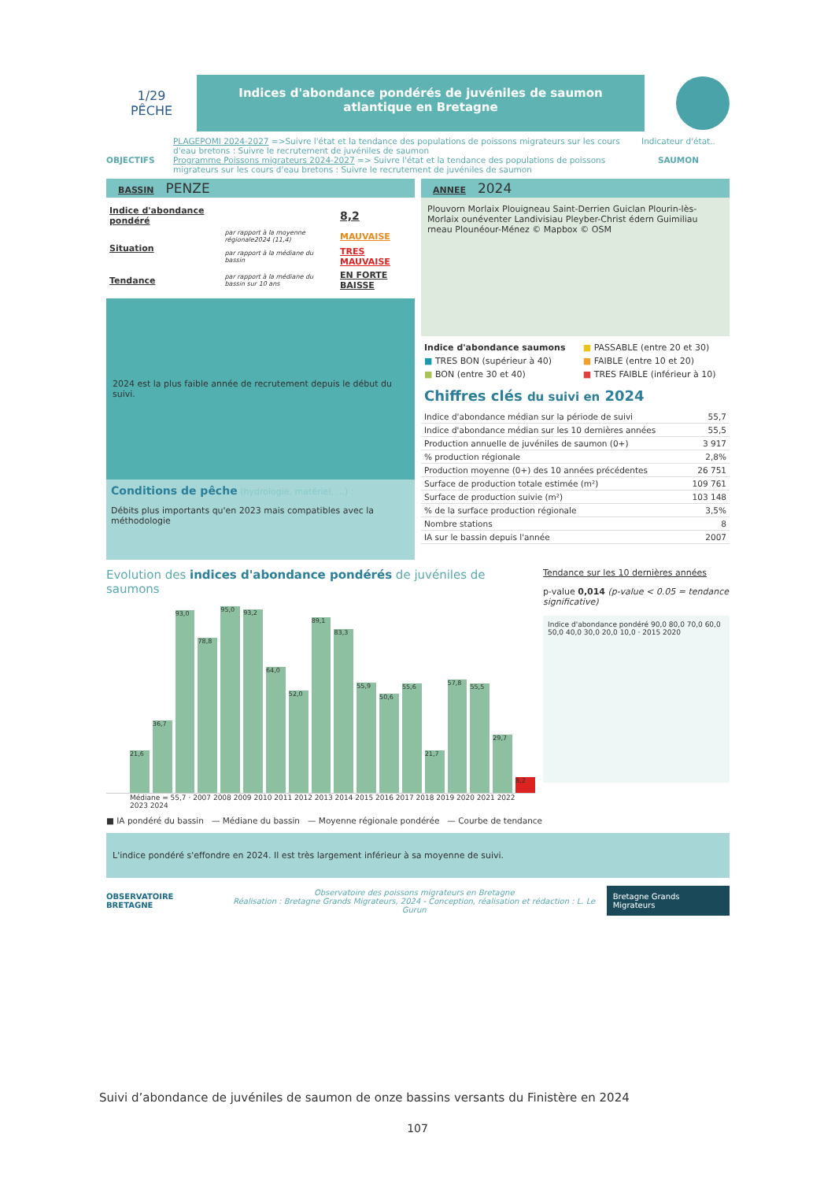1/29
PÊCHE
Indices d'abondance pondérés de juvéniles de saumon atlantique en Bretagne
OBJECTIFS
PLAGEPOMI 2024-2027 =>Suivre l'état et la tendance des populations de poissons migrateurs sur les cours d'eau bretons : Suivre le recrutement de juvéniles de saumon
Programme Poissons migrateurs 2024-2027 => Suivre l'état et la tendance des populations de poissons migrateurs sur les cours d'eau bretons : Suivre le recrutement de juvéniles de saumon
Indicateur d'état..
SAUMON
BASSIN PENZE
ANNEE 2024
| Indice d'abondance pondéré | | 8,2 |
| Situation | par rapport à la moyenne régionale2024 (11,4) | MAUVAISE |
| | par rapport à la médiane du bassin | TRES MAUVAISE |
| Tendance | par rapport à la médiane du bassin sur 10 ans | EN FORTE BAISSE |
2024 est la plus faible année de recrutement depuis le début du suivi.
Conditions de pêche (hydrologie, matériel, ...) :
Débits plus importants qu'en 2023 mais compatibles avec la méthodologie
Plouvorn Morlaix Plouigneau Saint-Derrien Guiclan Plourin-lès-Morlaix ounéventer Landivisiau Pleyber-Christ édern Guimiliau rneau Plounéour-Ménez © Mapbox © OSM
| Indice d'abondance saumons | ■ PASSABLE (entre 20 et 30) |
| ■ TRES BON (supérieur à 40) | ■ FAIBLE (entre 10 et 20) |
| ■ BON (entre 30 et 40) | ■ TRES FAIBLE (inférieur à 10) |
Chiffres clés du suivi en 2024
| Indice d'abondance médian sur la période de suivi | 55,7 |
| Indice d'abondance médian sur les 10 dernières années | 55,5 |
| Production annuelle de juvéniles de saumon (0+) | 3 917 |
| % production régionale | 2,8% |
| Production moyenne (0+) des 10 années précédentes | 26 751 |
| Surface de production totale estimée (m²) | 109 761 |
| Surface de production suivie (m²) | 103 148 |
| % de la surface production régionale | 3,5% |
| Nombre stations | 8 |
| IA sur le bassin depuis l'année | 2007 |
Evolution des indices d'abondance pondérés de juvéniles de saumons
21,6
36,7
93,0
78,8
95,0
93,2
64,0
52,0
89,1
83,3
55,9
50,6
55,6
21,7
57,8
55,5
29,7
8,2
Médiane = 55,7 · 2007 2008 2009 2010 2011 2012 2013 2014 2015 2016 2017 2018 2019 2020 2021 2022 2023 2024
Tendance sur les 10 dernières années
p-value 0,014 (p-value < 0.05 = tendance significative)
Indice d'abondance pondéré 90,0 80,0 70,0 60,0 50,0 40,0 30,0 20,0 10,0 · 2015 2020
■ IA pondéré du bassin — Médiane du bassin — Moyenne régionale pondérée — Courbe de tendance
L'indice pondéré s'effondre en 2024. Il est très largement inférieur à sa moyenne de suivi.
OBSERVATOIRE BRETAGNE
Observatoire des poissons migrateurs en Bretagne
Réalisation : Bretagne Grands Migrateurs, 2024 - Conception, réalisation et rédaction : L. Le Gurun
Bretagne Grands Migrateurs
Suivi d’abondance de juvéniles de saumon de onze bassins versants du Finistère en 2024
107